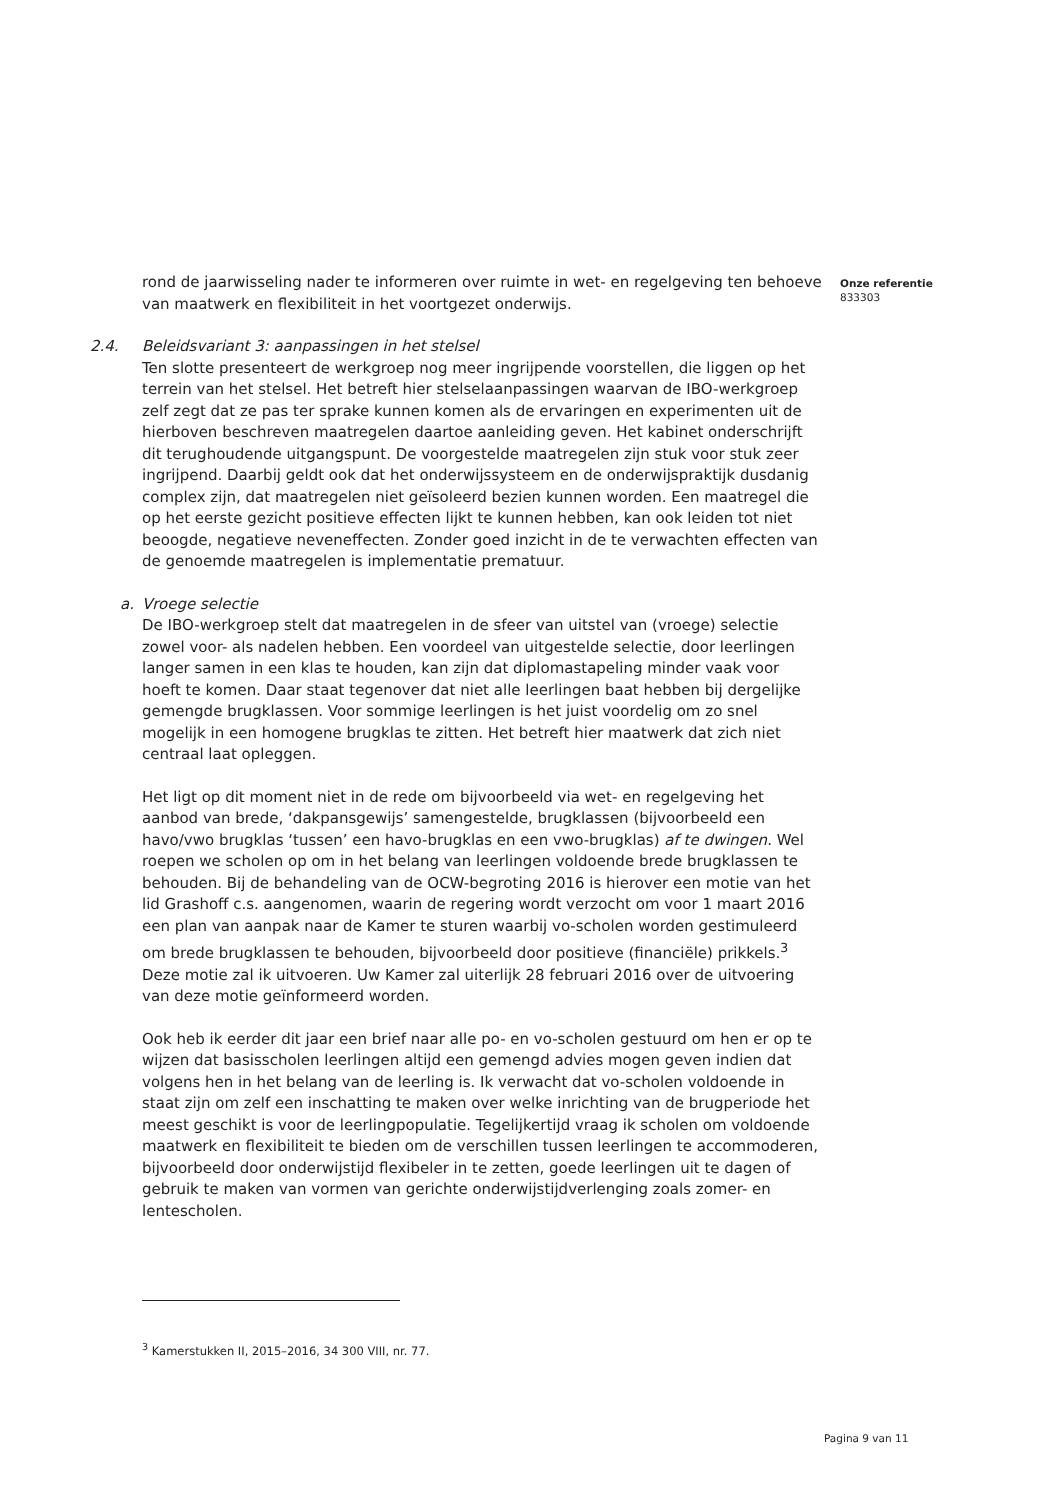rond de jaarwisseling nader te informeren over ruimte in wet- en regelgeving ten behoeve van maatwerk en flexibiliteit in het voortgezet onderwijs.
2.4. Beleidsvariant 3: aanpassingen in het stelsel
Ten slotte presenteert de werkgroep nog meer ingrijpende voorstellen, die liggen op het terrein van het stelsel. Het betreft hier stelselaanpassingen waarvan de IBO-werkgroep zelf zegt dat ze pas ter sprake kunnen komen als de ervaringen en experimenten uit de hierboven beschreven maatregelen daartoe aanleiding geven. Het kabinet onderschrijft dit terughoudende uitgangspunt. De voorgestelde maatregelen zijn stuk voor stuk zeer ingrijpend. Daarbij geldt ook dat het onderwijssysteem en de onderwijspraktijk dusdanig complex zijn, dat maatregelen niet geïsoleerd bezien kunnen worden. Een maatregel die op het eerste gezicht positieve effecten lijkt te kunnen hebben, kan ook leiden tot niet beoogde, negatieve neveneffecten. Zonder goed inzicht in de te verwachten effecten van de genoemde maatregelen is implementatie prematuur.
a. Vroege selectie
De IBO-werkgroep stelt dat maatregelen in de sfeer van uitstel van (vroege) selectie zowel voor- als nadelen hebben. Een voordeel van uitgestelde selectie, door leerlingen langer samen in een klas te houden, kan zijn dat diplomastapeling minder vaak voor hoeft te komen. Daar staat tegenover dat niet alle leerlingen baat hebben bij dergelijke gemengde brugklassen. Voor sommige leerlingen is het juist voordelig om zo snel mogelijk in een homogene brugklas te zitten. Het betreft hier maatwerk dat zich niet centraal laat opleggen.
Het ligt op dit moment niet in de rede om bijvoorbeeld via wet- en regelgeving het aanbod van brede, ‘dakpansgewijs’ samengestelde, brugklassen (bijvoorbeeld een havo/vwo brugklas ‘tussen’ een havo-brugklas en een vwo-brugklas) af te dwingen. Wel roepen we scholen op om in het belang van leerlingen voldoende brede brugklassen te behouden. Bij de behandeling van de OCW-begroting 2016 is hierover een motie van het lid Grashoff c.s. aangenomen, waarin de regering wordt verzocht om voor 1 maart 2016 een plan van aanpak naar de Kamer te sturen waarbij vo-scholen worden gestimuleerd om brede brugklassen te behouden, bijvoorbeeld door positieve (financiële) prikkels.<sup>3</sup> Deze motie zal ik uitvoeren. Uw Kamer zal uiterlijk 28 februari 2016 over de uitvoering van deze motie geïnformeerd worden.
Ook heb ik eerder dit jaar een brief naar alle po- en vo-scholen gestuurd om hen er op te wijzen dat basisscholen leerlingen altijd een gemengd advies mogen geven indien dat volgens hen in het belang van de leerling is. Ik verwacht dat vo-scholen voldoende in staat zijn om zelf een inschatting te maken over welke inrichting van de brugperiode het meest geschikt is voor de leerlingpopulatie. Tegelijkertijd vraag ik scholen om voldoende maatwerk en flexibiliteit te bieden om de verschillen tussen leerlingen te accommoderen, bijvoorbeeld door onderwijstijd flexibeler in te zetten, goede leerlingen uit te dagen of gebruik te maken van vormen van gerichte onderwijstijdverlenging zoals zomer- en lentescholen.
Onze referentie
833303
<sup>3</sup> Kamerstukken II, 2015–2016, 34 300 VIII, nr. 77.
Pagina 9 van 11